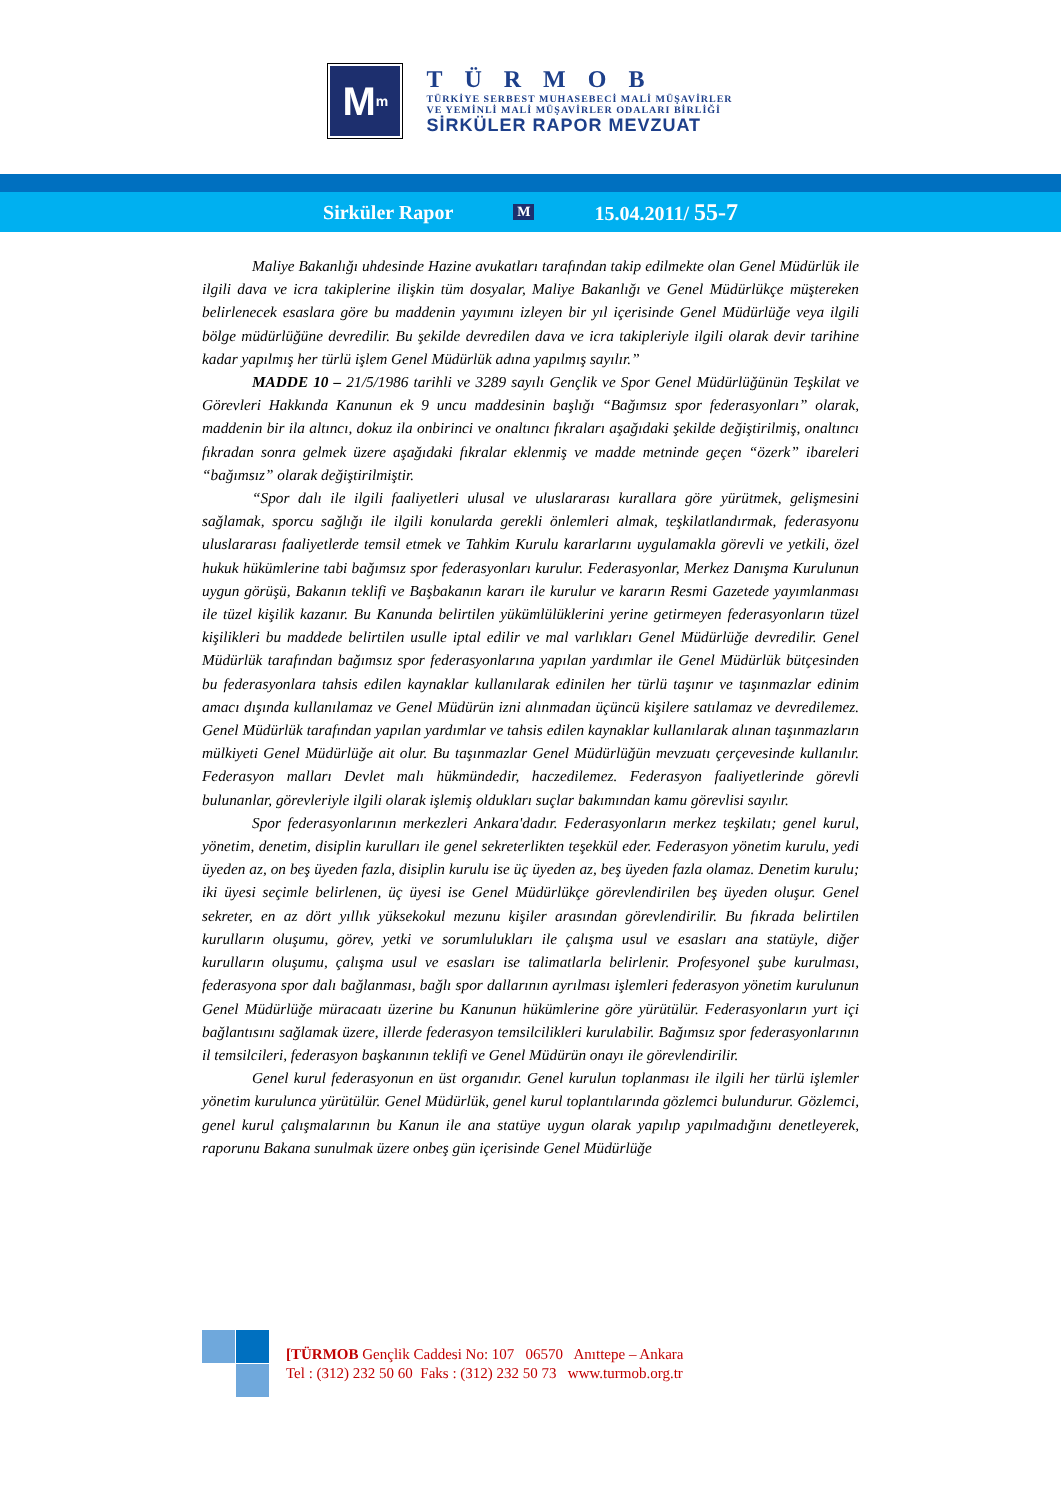M<sup>m</sup>
TÜRMOB
TÜRKİYE SERBEST MUHASEBECİ MALİ MÜŞAVİRLER
VE YEMİNLİ MALİ MÜŞAVİRLER ODALARI BİRLİĞİ
SİRKÜLER RAPOR MEVZUAT
Sirküler Rapor M 15.04.2011/ 55-7
Maliye Bakanlığı uhdesinde Hazine avukatları tarafından takip edilmekte olan Genel Müdürlük ile ilgili dava ve icra takiplerine ilişkin tüm dosyalar, Maliye Bakanlığı ve Genel Müdürlükçe müştereken belirlenecek esaslara göre bu maddenin yayımını izleyen bir yıl içerisinde Genel Müdürlüğe veya ilgili bölge müdürlüğüne devredilir. Bu şekilde devredilen dava ve icra takipleriyle ilgili olarak devir tarihine kadar yapılmış her türlü işlem Genel Müdürlük adına yapılmış sayılır.”
MADDE 10 – 21/5/1986 tarihli ve 3289 sayılı Gençlik ve Spor Genel Müdürlüğünün Teşkilat ve Görevleri Hakkında Kanunun ek 9 uncu maddesinin başlığı “Bağımsız spor federasyonları” olarak, maddenin bir ila altıncı, dokuz ila onbirinci ve onaltıncı fıkraları aşağıdaki şekilde değiştirilmiş, onaltıncı fıkradan sonra gelmek üzere aşağıdaki fıkralar eklenmiş ve madde metninde geçen “özerk” ibareleri “bağımsız” olarak değiştirilmiştir.
“Spor dalı ile ilgili faaliyetleri ulusal ve uluslararası kurallara göre yürütmek, gelişmesini sağlamak, sporcu sağlığı ile ilgili konularda gerekli önlemleri almak, teşkilatlandırmak, federasyonu uluslararası faaliyetlerde temsil etmek ve Tahkim Kurulu kararlarını uygulamakla görevli ve yetkili, özel hukuk hükümlerine tabi bağımsız spor federasyonları kurulur. Federasyonlar, Merkez Danışma Kurulunun uygun görüşü, Bakanın teklifi ve Başbakanın kararı ile kurulur ve kararın Resmi Gazetede yayımlanması ile tüzel kişilik kazanır. Bu Kanunda belirtilen yükümlülüklerini yerine getirmeyen federasyonların tüzel kişilikleri bu maddede belirtilen usulle iptal edilir ve mal varlıkları Genel Müdürlüğe devredilir. Genel Müdürlük tarafından bağımsız spor federasyonlarına yapılan yardımlar ile Genel Müdürlük bütçesinden bu federasyonlara tahsis edilen kaynaklar kullanılarak edinilen her türlü taşınır ve taşınmazlar edinim amacı dışında kullanılamaz ve Genel Müdürün izni alınmadan üçüncü kişilere satılamaz ve devredilemez. Genel Müdürlük tarafından yapılan yardımlar ve tahsis edilen kaynaklar kullanılarak alınan taşınmazların mülkiyeti Genel Müdürlüğe ait olur. Bu taşınmazlar Genel Müdürlüğün mevzuatı çerçevesinde kullanılır. Federasyon malları Devlet malı hükmündedir, haczedilemez. Federasyon faaliyetlerinde görevli bulunanlar, görevleriyle ilgili olarak işlemiş oldukları suçlar bakımından kamu görevlisi sayılır.
Spor federasyonlarının merkezleri Ankara'dadır. Federasyonların merkez teşkilatı; genel kurul, yönetim, denetim, disiplin kurulları ile genel sekreterlikten teşekkül eder. Federasyon yönetim kurulu, yedi üyeden az, on beş üyeden fazla, disiplin kurulu ise üç üyeden az, beş üyeden fazla olamaz. Denetim kurulu; iki üyesi seçimle belirlenen, üç üyesi ise Genel Müdürlükçe görevlendirilen beş üyeden oluşur. Genel sekreter, en az dört yıllık yüksekokul mezunu kişiler arasından görevlendirilir. Bu fıkrada belirtilen kurulların oluşumu, görev, yetki ve sorumlulukları ile çalışma usul ve esasları ana statüyle, diğer kurulların oluşumu, çalışma usul ve esasları ise talimatlarla belirlenir. Profesyonel şube kurulması, federasyona spor dalı bağlanması, bağlı spor dallarının ayrılması işlemleri federasyon yönetim kurulunun Genel Müdürlüğe müracaatı üzerine bu Kanunun hükümlerine göre yürütülür. Federasyonların yurt içi bağlantısını sağlamak üzere, illerde federasyon temsilcilikleri kurulabilir. Bağımsız spor federasyonlarının il temsilcileri, federasyon başkanının teklifi ve Genel Müdürün onayı ile görevlendirilir.
Genel kurul federasyonun en üst organıdır. Genel kurulun toplanması ile ilgili her türlü işlemler yönetim kurulunca yürütülür. Genel Müdürlük, genel kurul toplantılarında gözlemci bulundurur. Gözlemci, genel kurul çalışmalarının bu Kanun ile ana statüye uygun olarak yapılıp yapılmadığını denetleyerek, raporunu Bakana sunulmak üzere onbeş gün içerisinde Genel Müdürlüğe
[TÜRMOB Gençlik Caddesi No: 107 06570 Anıttepe – Ankara
Tel : (312) 232 50 60 Faks : (312) 232 50 73 www.turmob.org.tr